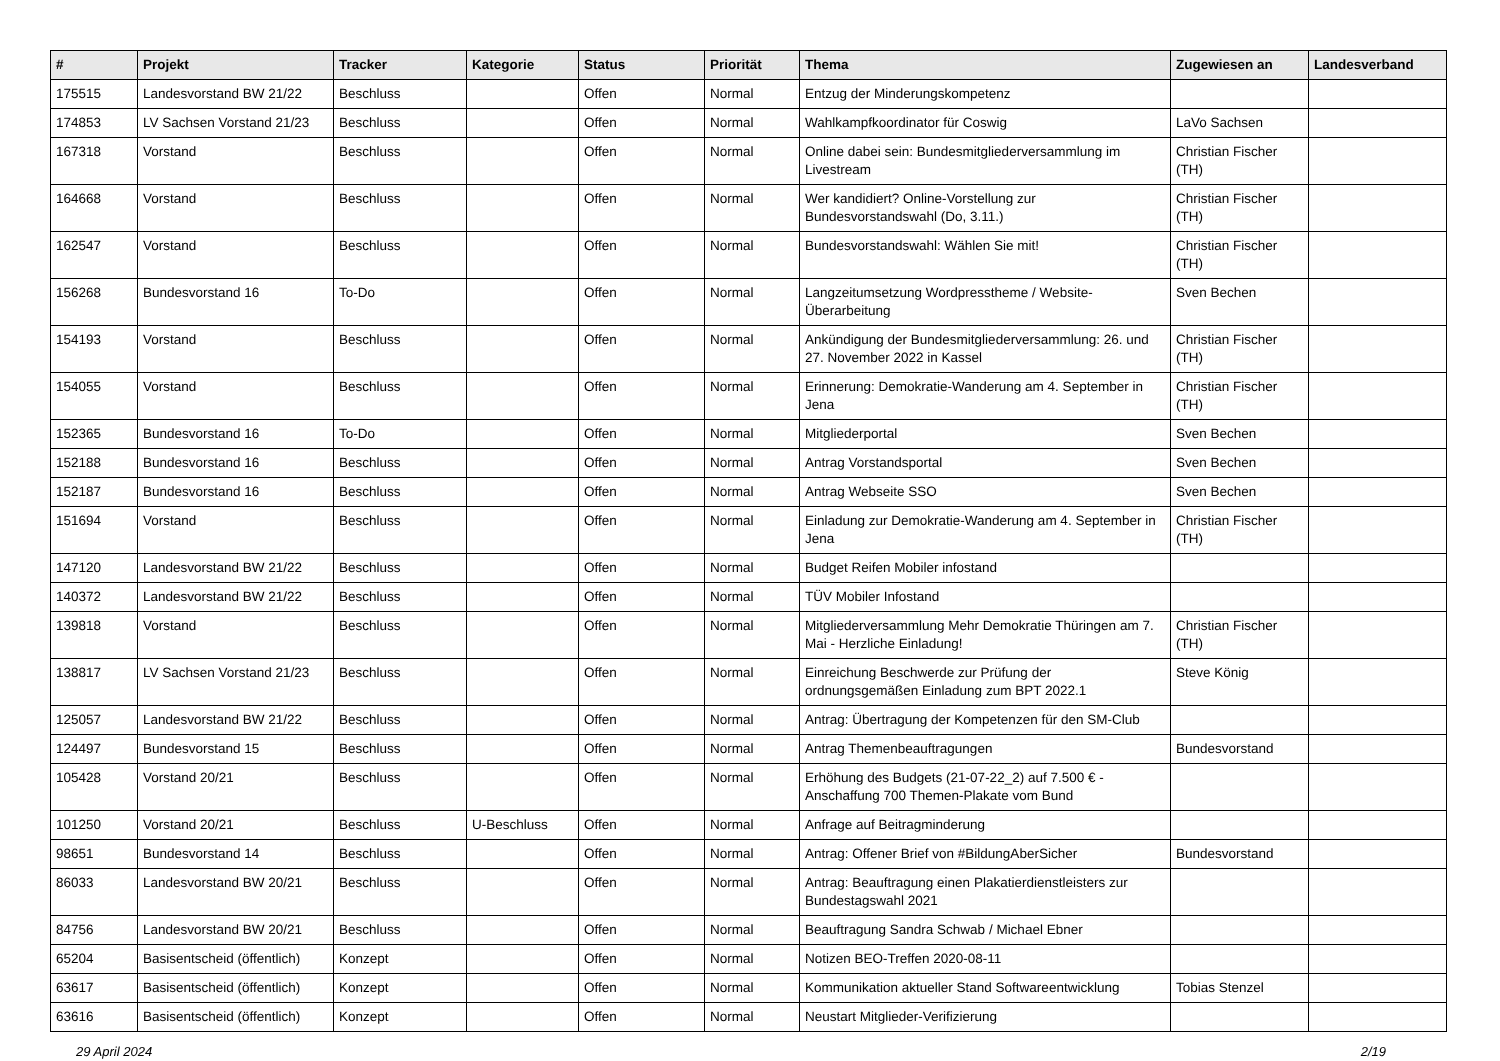| # | Projekt | Tracker | Kategorie | Status | Priorität | Thema | Zugewiesen an | Landesverband |
| --- | --- | --- | --- | --- | --- | --- | --- | --- |
| 175515 | Landesvorstand BW 21/22 | Beschluss | | Offen | Normal | Entzug der Minderungskompetenz | | |
| 174853 | LV Sachsen Vorstand 21/23 | Beschluss | | Offen | Normal | Wahlkampfkoordinator für Coswig | LaVo Sachsen | |
| 167318 | Vorstand | Beschluss | | Offen | Normal | Online dabei sein: Bundesmitgliederversammlung im Livestream | Christian Fischer (TH) | |
| 164668 | Vorstand | Beschluss | | Offen | Normal | Wer kandidiert? Online-Vorstellung zur Bundesvorstandswahl (Do, 3.11.) | Christian Fischer (TH) | |
| 162547 | Vorstand | Beschluss | | Offen | Normal | Bundesvorstandswahl: Wählen Sie mit! | Christian Fischer (TH) | |
| 156268 | Bundesvorstand 16 | To-Do | | Offen | Normal | Langzeitumsetzung Wordpresstheme / Website-Überarbeitung | Sven Bechen | |
| 154193 | Vorstand | Beschluss | | Offen | Normal | Ankündigung der Bundesmitgliederversammlung: 26. und 27. November 2022 in Kassel | Christian Fischer (TH) | |
| 154055 | Vorstand | Beschluss | | Offen | Normal | Erinnerung: Demokratie-Wanderung am 4. September in Jena | Christian Fischer (TH) | |
| 152365 | Bundesvorstand 16 | To-Do | | Offen | Normal | Mitgliederportal | Sven Bechen | |
| 152188 | Bundesvorstand 16 | Beschluss | | Offen | Normal | Antrag Vorstandsportal | Sven Bechen | |
| 152187 | Bundesvorstand 16 | Beschluss | | Offen | Normal | Antrag Webseite SSO | Sven Bechen | |
| 151694 | Vorstand | Beschluss | | Offen | Normal | Einladung zur Demokratie-Wanderung am 4. September in Jena | Christian Fischer (TH) | |
| 147120 | Landesvorstand BW 21/22 | Beschluss | | Offen | Normal | Budget Reifen Mobiler infostand | | |
| 140372 | Landesvorstand BW 21/22 | Beschluss | | Offen | Normal | TÜV Mobiler Infostand | | |
| 139818 | Vorstand | Beschluss | | Offen | Normal | Mitgliederversammlung Mehr Demokratie Thüringen am 7. Mai - Herzliche Einladung! | Christian Fischer (TH) | |
| 138817 | LV Sachsen Vorstand 21/23 | Beschluss | | Offen | Normal | Einreichung Beschwerde zur Prüfung der ordnungsgemäßen Einladung zum BPT 2022.1 | Steve König | |
| 125057 | Landesvorstand BW 21/22 | Beschluss | | Offen | Normal | Antrag: Übertragung der Kompetenzen für den SM-Club | | |
| 124497 | Bundesvorstand 15 | Beschluss | | Offen | Normal | Antrag Themenbeauftragungen | Bundesvorstand | |
| 105428 | Vorstand 20/21 | Beschluss | | Offen | Normal | Erhöhung des Budgets (21-07-22_2) auf 7.500 € - Anschaffung 700 Themen-Plakate vom Bund | | |
| 101250 | Vorstand 20/21 | Beschluss | U-Beschluss | Offen | Normal | Anfrage auf Beitragminderung | | |
| 98651 | Bundesvorstand 14 | Beschluss | | Offen | Normal | Antrag: Offener Brief von #BildungAberSicher | Bundesvorstand | |
| 86033 | Landesvorstand BW 20/21 | Beschluss | | Offen | Normal | Antrag: Beauftragung einen Plakatierdienstleisters zur Bundestagswahl 2021 | | |
| 84756 | Landesvorstand BW 20/21 | Beschluss | | Offen | Normal | Beauftragung Sandra Schwab / Michael Ebner | | |
| 65204 | Basisentscheid (öffentlich) | Konzept | | Offen | Normal | Notizen BEO-Treffen 2020-08-11 | | |
| 63617 | Basisentscheid (öffentlich) | Konzept | | Offen | Normal | Kommunikation aktueller Stand Softwareentwicklung | Tobias Stenzel | |
| 63616 | Basisentscheid (öffentlich) | Konzept | | Offen | Normal | Neustart Mitglieder-Verifizierung | | |
29 April 2024 2/19